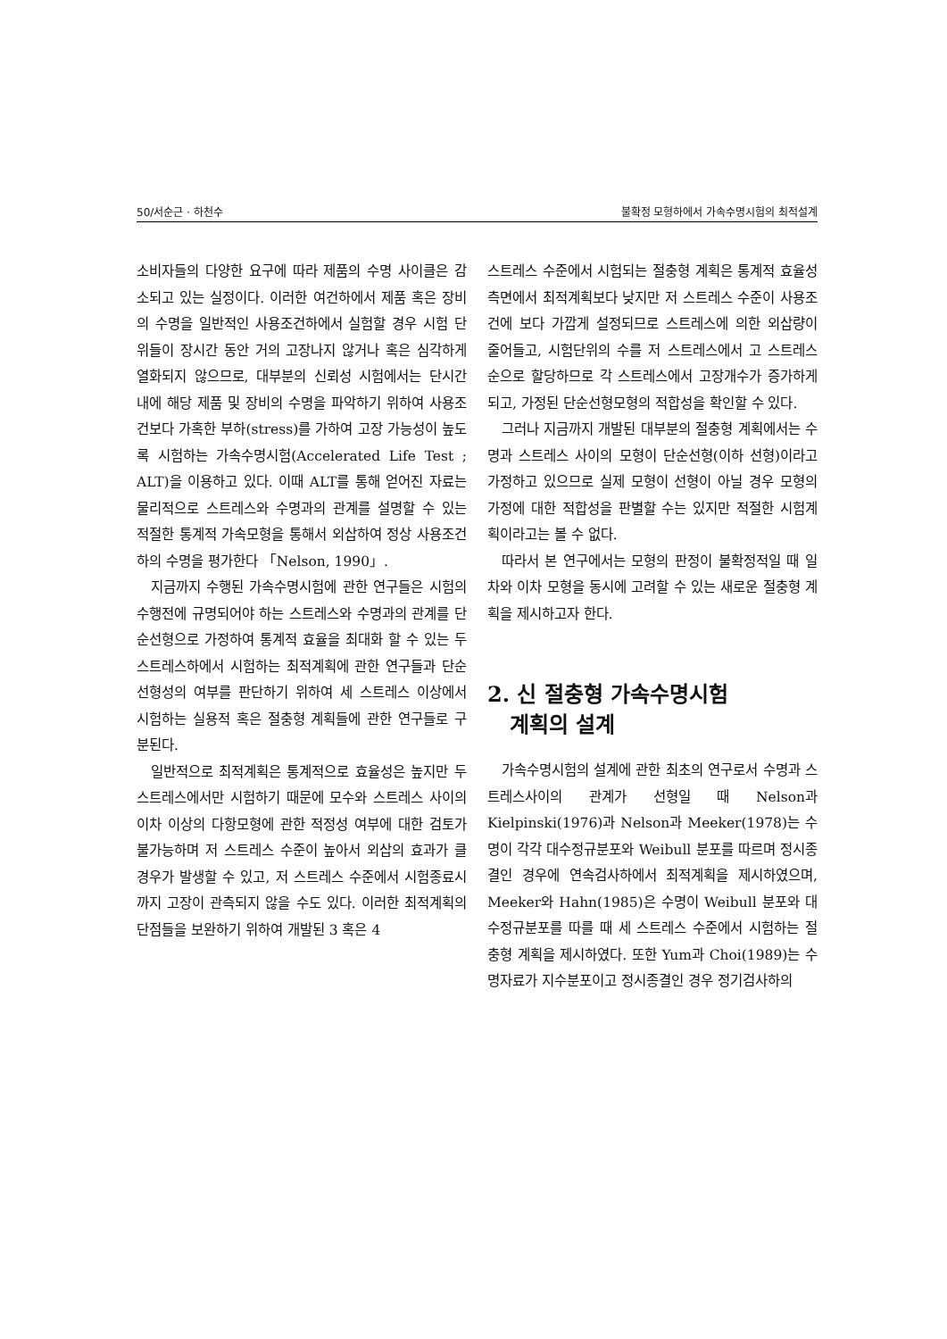50/서순근 · 하천수 불확정 모형하에서 가속수명시험의 최적설계
소비자들의 다양한 요구에 따라 제품의 수명 사이클은 감소되고 있는 실정이다. 이러한 여건하에서 제품 혹은 장비의 수명을 일반적인 사용조건하에서 실험할 경우 시험 단위들이 장시간 동안 거의 고장나지 않거나 혹은 심각하게 열화되지 않으므로, 대부분의 신뢰성 시험에서는 단시간 내에 해당 제품 및 장비의 수명을 파악하기 위하여 사용조건보다 가혹한 부하(stress)를 가하여 고장 가능성이 높도록 시험하는 가속수명시험(Accelerated Life Test ; ALT)을 이용하고 있다. 이때 ALT를 통해 얻어진 자료는 물리적으로 스트레스와 수명과의 관계를 설명할 수 있는 적절한 통계적 가속모형을 통해서 외삽하여 정상 사용조건하의 수명을 평가한다 「Nelson, 1990」.
지금까지 수행된 가속수명시험에 관한 연구들은 시험의 수행전에 규명되어야 하는 스트레스와 수명과의 관계를 단순선형으로 가정하여 통계적 효율을 최대화 할 수 있는 두 스트레스하에서 시험하는 최적계획에 관한 연구들과 단순선형성의 여부를 판단하기 위하여 세 스트레스 이상에서 시험하는 실용적 혹은 절충형 계획들에 관한 연구들로 구분된다.
일반적으로 최적계획은 통계적으로 효율성은 높지만 두 스트레스에서만 시험하기 때문에 모수와 스트레스 사이의 이차 이상의 다항모형에 관한 적정성 여부에 대한 검토가 불가능하며 저 스트레스 수준이 높아서 외삽의 효과가 클 경우가 발생할 수 있고, 저 스트레스 수준에서 시험종료시까지 고장이 관측되지 않을 수도 있다. 이러한 최적계획의 단점들을 보완하기 위하여 개발된 3 혹은 4
스트레스 수준에서 시험되는 절충형 계획은 통계적 효율성 측면에서 최적계획보다 낮지만 저 스트레스 수준이 사용조건에 보다 가깝게 설정되므로 스트레스에 의한 외삽량이 줄어들고, 시험단위의 수를 저 스트레스에서 고 스트레스 순으로 할당하므로 각 스트레스에서 고장개수가 증가하게 되고, 가정된 단순선형모형의 적합성을 확인할 수 있다.
그러나 지금까지 개발된 대부분의 절충형 계획에서는 수명과 스트레스 사이의 모형이 단순선형(이하 선형)이라고 가정하고 있으므로 실제 모형이 선형이 아닐 경우 모형의 가정에 대한 적합성을 판별할 수는 있지만 적절한 시험계획이라고는 볼 수 없다.
따라서 본 연구에서는 모형의 판정이 불확정적일 때 일차와 이차 모형을 동시에 고려할 수 있는 새로운 절충형 계획을 제시하고자 한다.
2. 신 절충형 가속수명시험
계획의 설계
가속수명시험의 설계에 관한 최초의 연구로서 수명과 스트레스사이의 관계가 선형일 때 Nelson과 Kielpinski(1976)과 Nelson과 Meeker(1978)는 수명이 각각 대수정규분포와 Weibull 분포를 따르며 정시종결인 경우에 연속검사하에서 최적계획을 제시하였으며, Meeker와 Hahn(1985)은 수명이 Weibull 분포와 대수정규분포를 따를 때 세 스트레스 수준에서 시험하는 절충형 계획을 제시하였다. 또한 Yum과 Choi(1989)는 수명자료가 지수분포이고 정시종결인 경우 정기검사하의